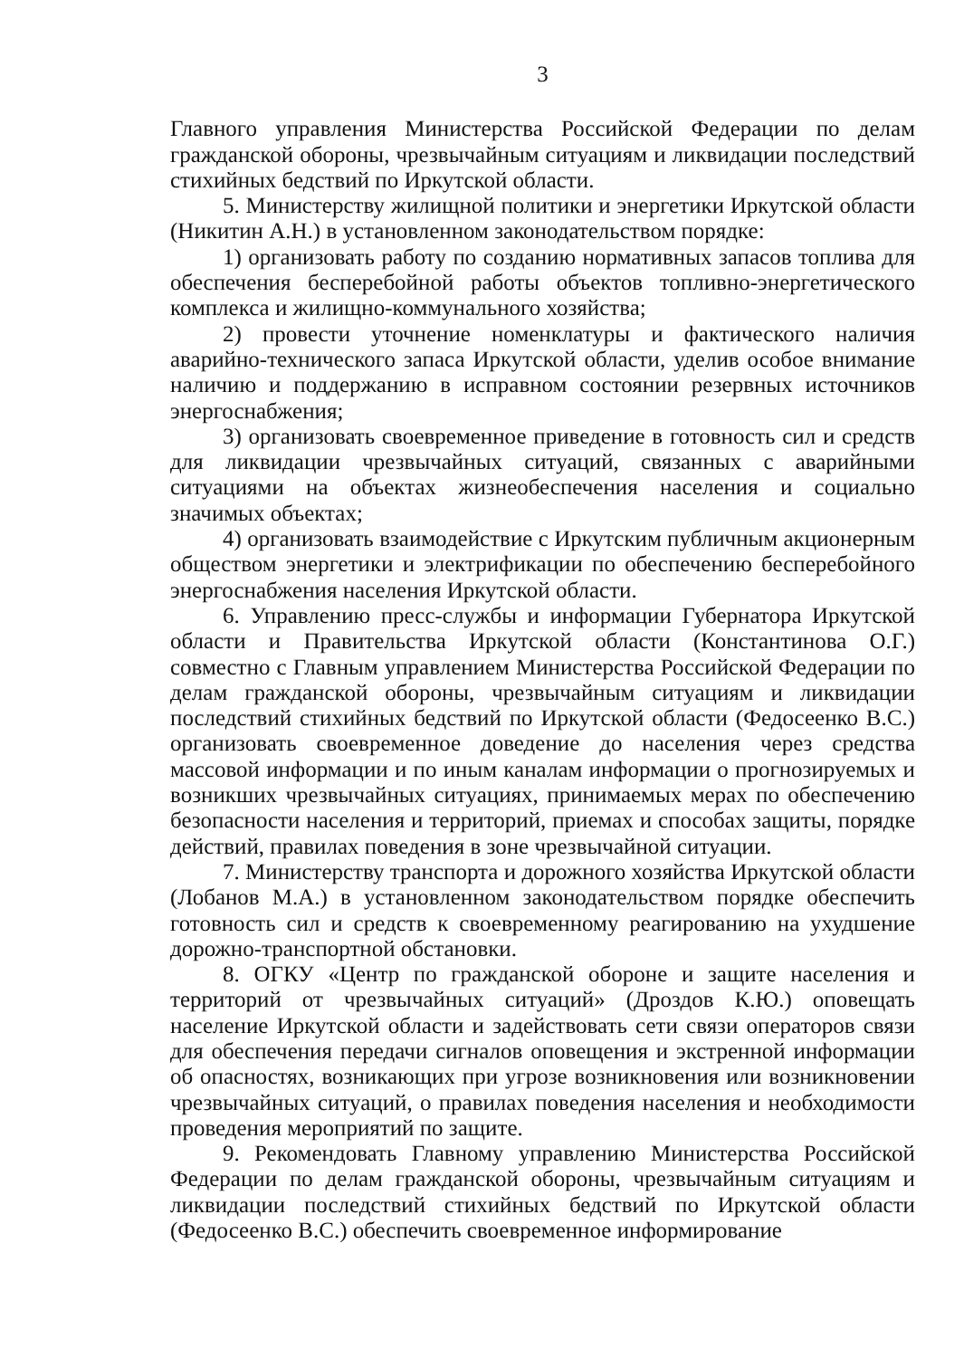3
Главного управления Министерства Российской Федерации по делам гражданской обороны, чрезвычайным ситуациям и ликвидации последствий стихийных бедствий по Иркутской области.
5. Министерству жилищной политики и энергетики Иркутской области (Никитин А.Н.) в установленном законодательством порядке:
1) организовать работу по созданию нормативных запасов топлива для обеспечения бесперебойной работы объектов топливно-энергетического комплекса и жилищно-коммунального хозяйства;
2) провести уточнение номенклатуры и фактического наличия аварийно-технического запаса Иркутской области, уделив особое внимание наличию и поддержанию в исправном состоянии резервных источников энергоснабжения;
3) организовать своевременное приведение в готовность сил и средств для ликвидации чрезвычайных ситуаций, связанных с аварийными ситуациями на объектах жизнеобеспечения населения и социально значимых объектах;
4) организовать взаимодействие с Иркутским публичным акционерным обществом энергетики и электрификации по обеспечению бесперебойного энергоснабжения населения Иркутской области.
6. Управлению пресс-службы и информации Губернатора Иркутской области и Правительства Иркутской области (Константинова О.Г.) совместно с Главным управлением Министерства Российской Федерации по делам гражданской обороны, чрезвычайным ситуациям и ликвидации последствий стихийных бедствий по Иркутской области (Федосеенко В.С.) организовать своевременное доведение до населения через средства массовой информации и по иным каналам информации о прогнозируемых и возникших чрезвычайных ситуациях, принимаемых мерах по обеспечению безопасности населения и территорий, приемах и способах защиты, порядке действий, правилах поведения в зоне чрезвычайной ситуации.
7. Министерству транспорта и дорожного хозяйства Иркутской области (Лобанов М.А.) в установленном законодательством порядке обеспечить готовность сил и средств к своевременному реагированию на ухудшение дорожно-транспортной обстановки.
8. ОГКУ «Центр по гражданской обороне и защите населения и территорий от чрезвычайных ситуаций» (Дроздов К.Ю.) оповещать население Иркутской области и задействовать сети связи операторов связи для обеспечения передачи сигналов оповещения и экстренной информации об опасностях, возникающих при угрозе возникновения или возникновении чрезвычайных ситуаций, о правилах поведения населения и необходимости проведения мероприятий по защите.
9. Рекомендовать Главному управлению Министерства Российской Федерации по делам гражданской обороны, чрезвычайным ситуациям и ликвидации последствий стихийных бедствий по Иркутской области (Федосеенко В.С.) обеспечить своевременное информирование